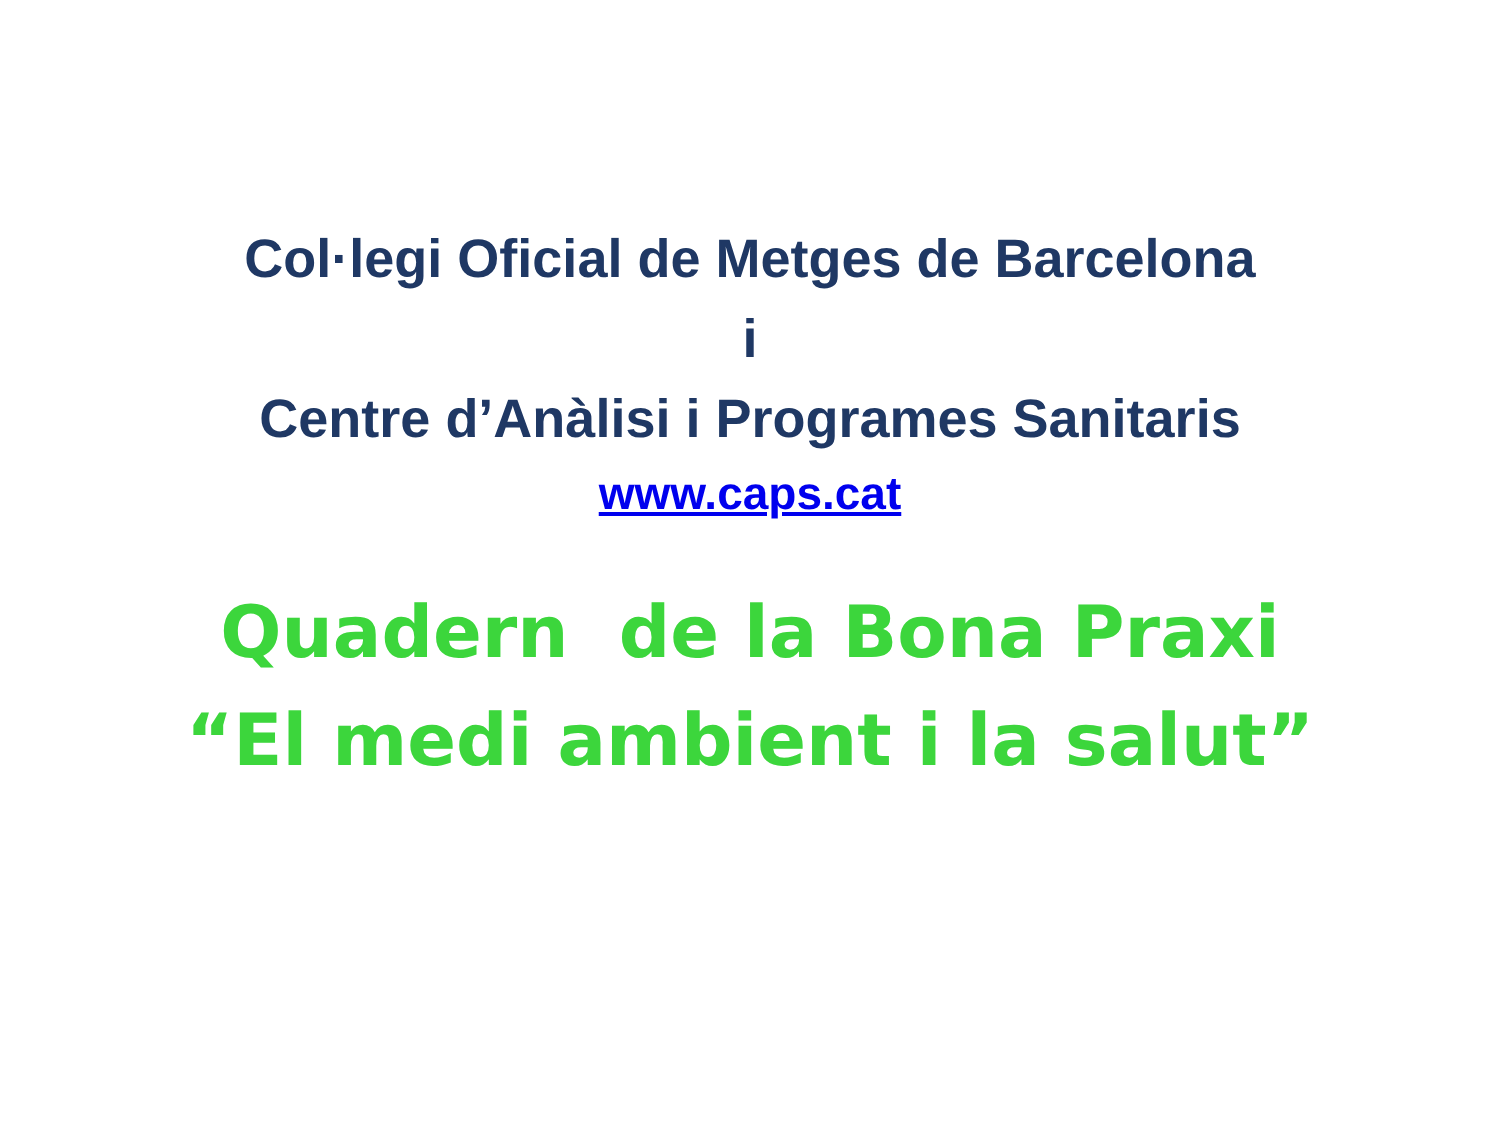Col·legi Oficial de Metges de Barcelona
i
Centre d’Anàlisi i Programes Sanitaris
www.caps.cat
Quadern de la Bona Praxi
“El medi ambient i la salut”